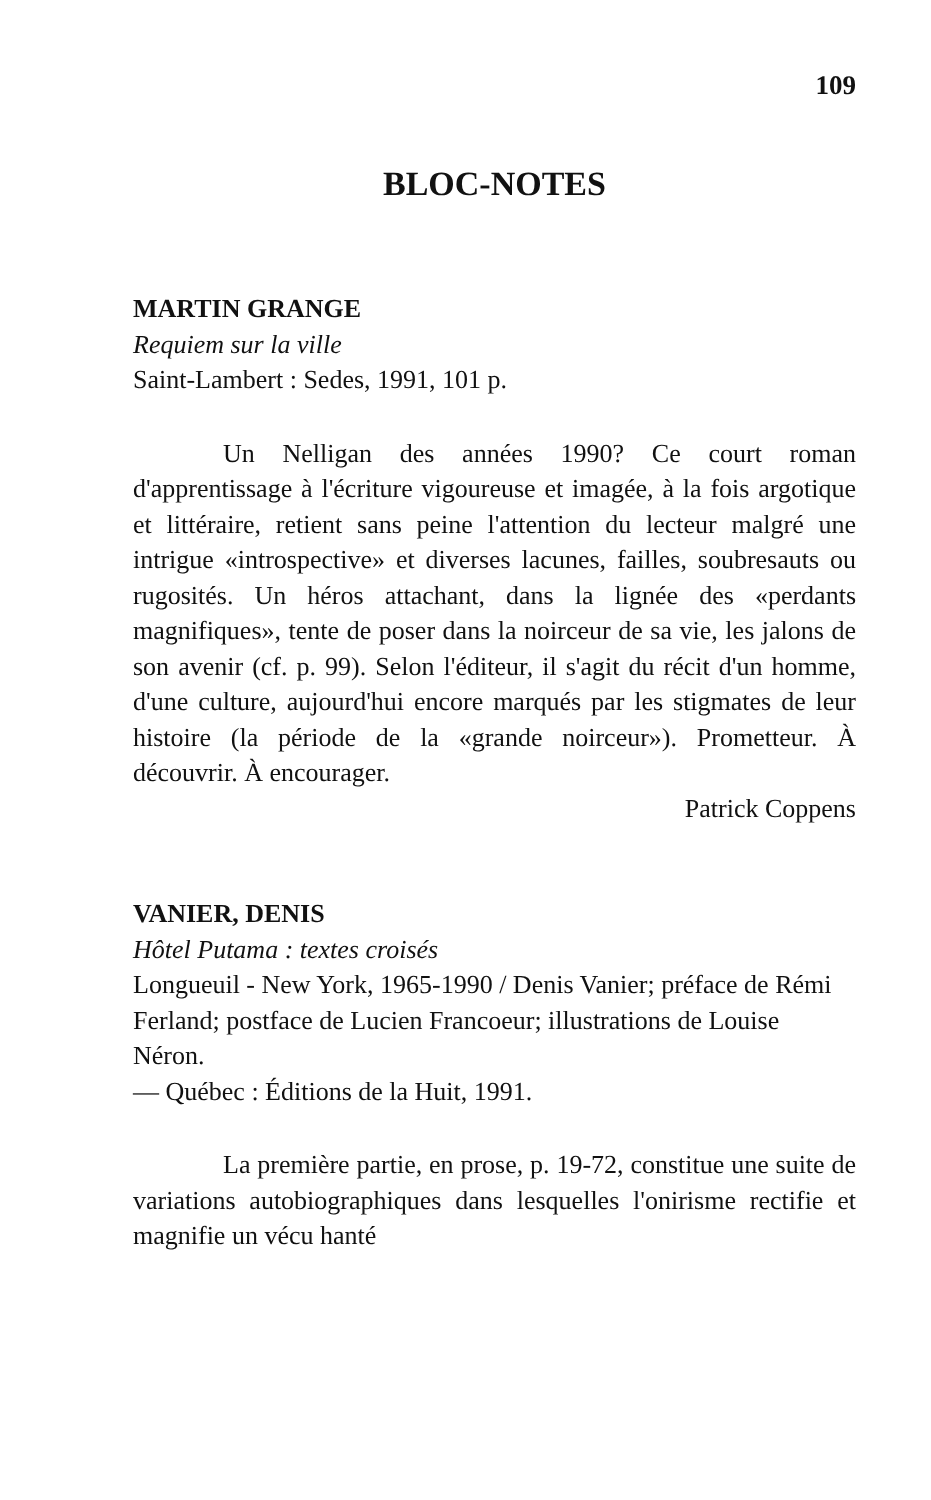109
BLOC-NOTES
MARTIN GRANGE
Requiem sur la ville
Saint-Lambert : Sedes, 1991, 101 p.
Un Nelligan des années 1990? Ce court roman d'apprentissage à l'écriture vigoureuse et imagée, à la fois argotique et littéraire, retient sans peine l'attention du lecteur malgré une intrigue «introspective» et diverses lacunes, failles, soubresauts ou rugosités. Un héros attachant, dans la lignée des «perdants magnifiques», tente de poser dans la noirceur de sa vie, les jalons de son avenir (cf. p. 99). Selon l'éditeur, il s'agit du récit d'un homme, d'une culture, aujourd'hui encore marqués par les stigmates de leur histoire (la période de la «grande noirceur»). Prometteur. À découvrir. À encourager.
Patrick Coppens
VANIER, DENIS
Hôtel Putama : textes croisés
Longueuil - New York, 1965-1990 / Denis Vanier; préface de Rémi Ferland; postface de Lucien Francoeur; illustrations de Louise Néron.
— Québec : Éditions de la Huit, 1991.
La première partie, en prose, p. 19-72, constitue une suite de variations autobiographiques dans lesquelles l'onirisme rectifie et magnifie un vécu hanté